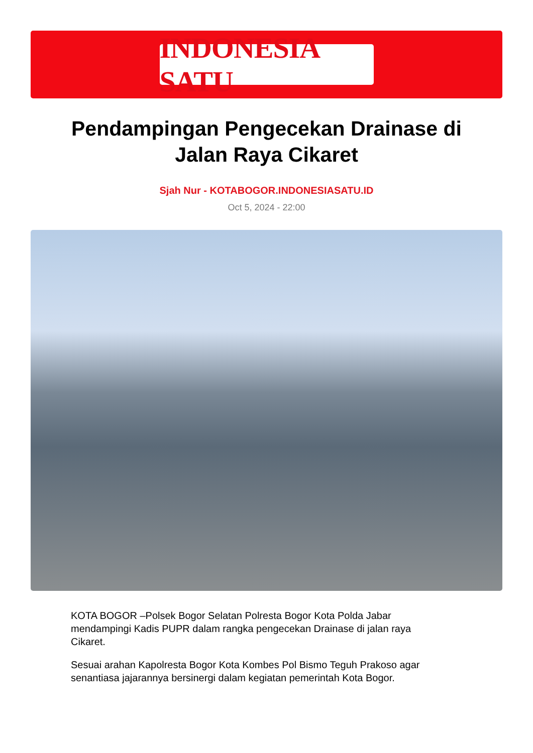INDONESIA SATU
Pendampingan Pengecekan Drainase di Jalan Raya Cikaret
Sjah Nur - KOTABOGOR.INDONESIASATU.ID
Oct 5, 2024 - 22:00
KOTA BOGOR –Polsek Bogor Selatan Polresta Bogor Kota Polda Jabar mendampingi Kadis PUPR dalam rangka pengecekan Drainase di jalan raya Cikaret.
Sesuai arahan Kapolresta Bogor Kota Kombes Pol Bismo Teguh Prakoso agar senantiasa jajarannya bersinergi dalam kegiatan pemerintah Kota Bogor.